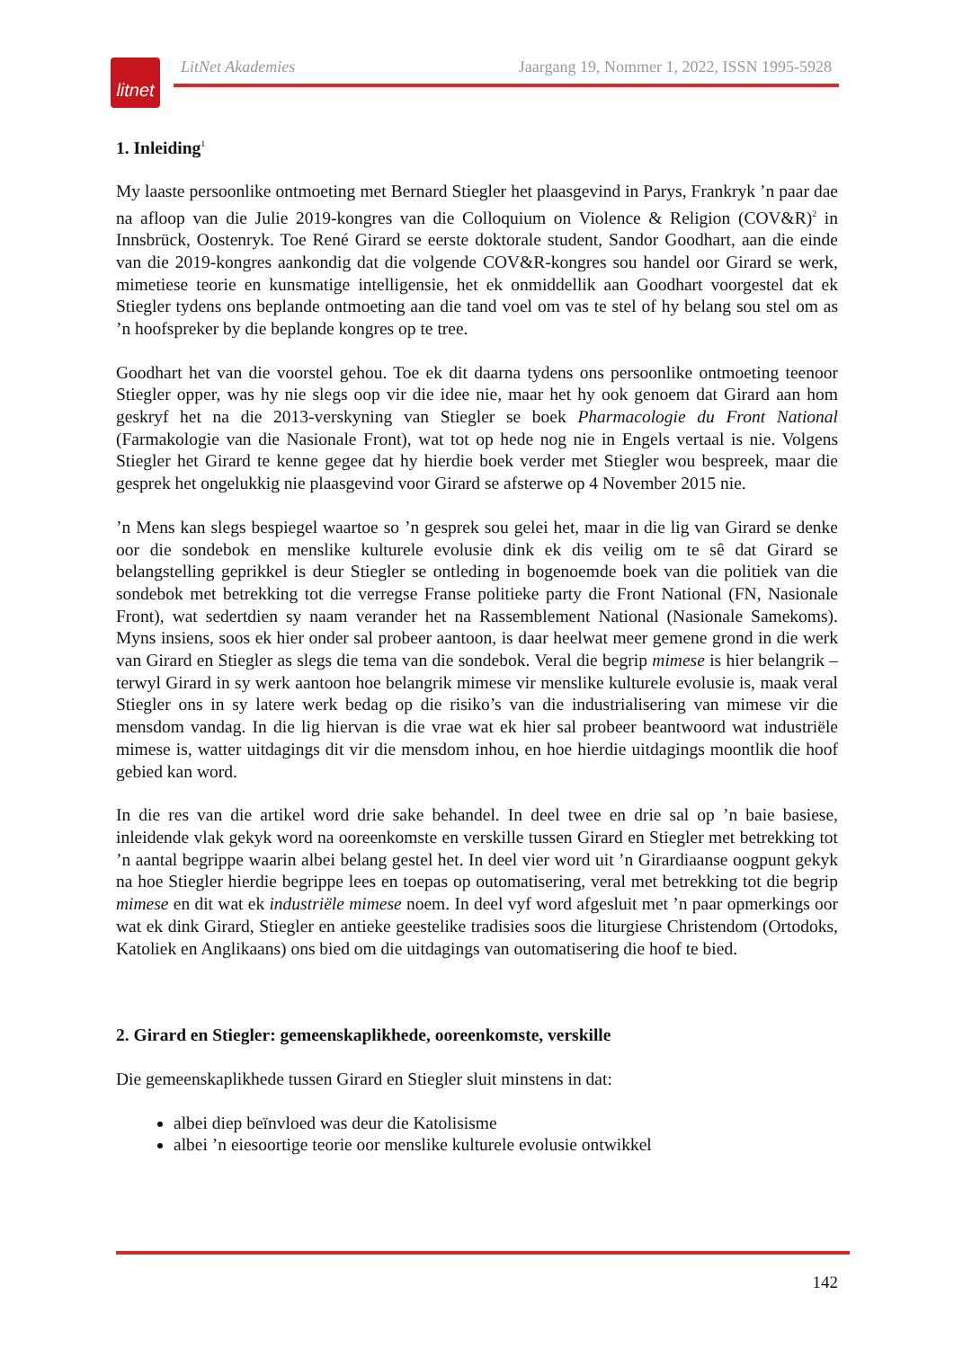litnet
LitNet Akademies Jaargang 19, Nommer 1, 2022, ISSN 1995-5928
1. Inleiding<sup>1</sup>
My laaste persoonlike ontmoeting met Bernard Stiegler het plaasgevind in Parys, Frankryk ’n paar dae na afloop van die Julie 2019-kongres van die Colloquium on Violence & Religion (COV&R)<sup>2</sup> in Innsbrück, Oostenryk. Toe René Girard se eerste doktorale student, Sandor Goodhart, aan die einde van die 2019-kongres aankondig dat die volgende COV&R-kongres sou handel oor Girard se werk, mimetiese teorie en kunsmatige intelligensie, het ek onmiddellik aan Goodhart voorgestel dat ek Stiegler tydens ons beplande ontmoeting aan die tand voel om vas te stel of hy belang sou stel om as ’n hoofspreker by die beplande kongres op te tree.
Goodhart het van die voorstel gehou. Toe ek dit daarna tydens ons persoonlike ontmoeting teenoor Stiegler opper, was hy nie slegs oop vir die idee nie, maar het hy ook genoem dat Girard aan hom geskryf het na die 2013-verskyning van Stiegler se boek Pharmacologie du Front National (Farmakologie van die Nasionale Front), wat tot op hede nog nie in Engels vertaal is nie. Volgens Stiegler het Girard te kenne gegee dat hy hierdie boek verder met Stiegler wou bespreek, maar die gesprek het ongelukkig nie plaasgevind voor Girard se afsterwe op 4 November 2015 nie.
’n Mens kan slegs bespiegel waartoe so ’n gesprek sou gelei het, maar in die lig van Girard se denke oor die sondebok en menslike kulturele evolusie dink ek dis veilig om te sê dat Girard se belangstelling geprikkel is deur Stiegler se ontleding in bogenoemde boek van die politiek van die sondebok met betrekking tot die verregse Franse politieke party die Front National (FN, Nasionale Front), wat sedertdien sy naam verander het na Rassemblement National (Nasionale Samekoms). Myns insiens, soos ek hier onder sal probeer aantoon, is daar heelwat meer gemene grond in die werk van Girard en Stiegler as slegs die tema van die sondebok. Veral die begrip mimese is hier belangrik – terwyl Girard in sy werk aantoon hoe belangrik mimese vir menslike kulturele evolusie is, maak veral Stiegler ons in sy latere werk bedag op die risiko’s van die industrialisering van mimese vir die mensdom vandag. In die lig hiervan is die vrae wat ek hier sal probeer beantwoord wat industriële mimese is, watter uitdagings dit vir die mensdom inhou, en hoe hierdie uitdagings moontlik die hoof gebied kan word.
In die res van die artikel word drie sake behandel. In deel twee en drie sal op ’n baie basiese, inleidende vlak gekyk word na ooreenkomste en verskille tussen Girard en Stiegler met betrekking tot ’n aantal begrippe waarin albei belang gestel het. In deel vier word uit ’n Girardiaanse oogpunt gekyk na hoe Stiegler hierdie begrippe lees en toepas op outomatisering, veral met betrekking tot die begrip mimese en dit wat ek industriële mimese noem. In deel vyf word afgesluit met ’n paar opmerkings oor wat ek dink Girard, Stiegler en antieke geestelike tradisies soos die liturgiese Christendom (Ortodoks, Katoliek en Anglikaans) ons bied om die uitdagings van outomatisering die hoof te bied.
2. Girard en Stiegler: gemeenskaplikhede, ooreenkomste, verskille
Die gemeenskaplikhede tussen Girard en Stiegler sluit minstens in dat:
albei diep beïnvloed was deur die Katolisisme
albei ’n eiesoortige teorie oor menslike kulturele evolusie ontwikkel
142